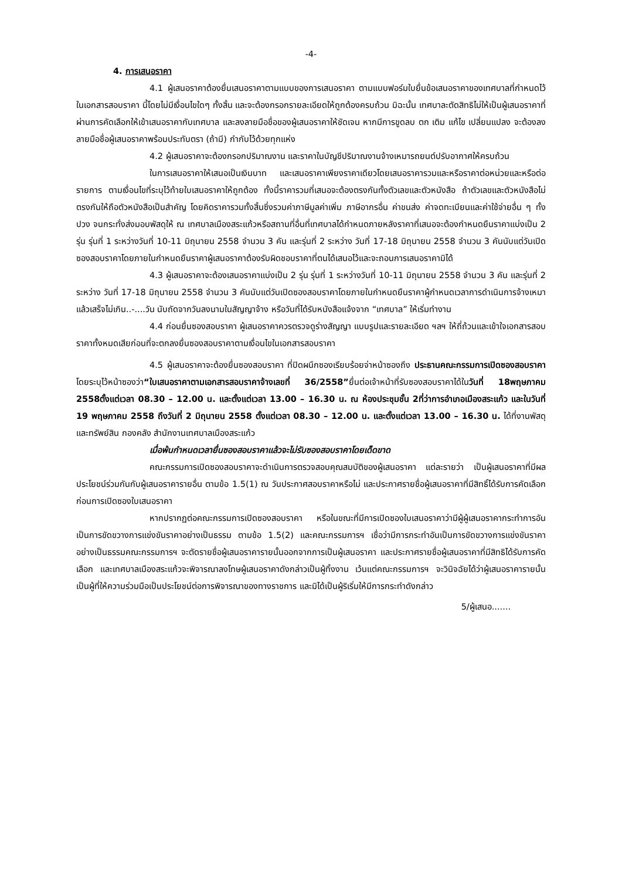-4-
4. การเสนอราคา
4.1 ผู้เสนอราคาต้องยื่นเสนอราคาตามแบบของการเสนอราคา ตามแบบฟอร์มใบยื่นข้อเสนอราคาของเทศบาลที่กำหนดไว้ในเอกสารสอบราคา นี้โดยไม่มีเงื่อนไขใดๆ ทั้งสิ้น และจะต้องกรอกรายละเอียดให้ถูกต้องครบถ้วน มิฉะนั้น เทศบาละตัดสิทธิไม่ให้เป็นผู้เสนอราคาที่ผ่านการคัดเลือกให้เข้าเสนอราคากับเทศบาล และลงลายมือชื่อของผู้เสนอราคาให้ชัดเจน หากมีการขูดลบ ตก เติม แก้ไข เปลี่ยนแปลง จะต้องลงลายมือชื่อผู้เสนอราคาพร้อมประทับตรา (ถ้ามี) กำกับไว้ด้วยทุกแห่ง
4.2 ผู้เสนอราคาจะต้องกรอกปริมาณงาน และราคาในบัญชีปริมาณงานจ้างเหมารถยนต์ปรับอากาศให้ครบถ้วน
ในการเสนอราคาให้เสนอเป็นเงินบาท และเสนอราคาเพียงราคาเดียวโดยเสนอราคารวมและหรือราคาต่อหน่วยและหรือต่อรายการ ตามเงื่อนไขที่ระบุไว้ท้ายใบเสนอราคาให้ถูกต้อง ทั้งนี้ราคารวมที่เสนอจะต้องตรงกันทั้งตัวเลขและตัวหนังสือ ถ้าตัวเลขและตัวหนังสือไม่ตรงกันให้ถือตัวหนังสือเป็นสำคัญ โดยคิดราคารวมทั้งสิ้นซึ่งรวมค่าภาษีมูลค่าเพิ่ม ภาษีอากรอื่น ค่าขนส่ง ค่าจดทะเบียนและค่าใช้จ่ายอื่น ๆ ทั้งปวง จนกระทั่งส่งมอบพัสดุให้ ณ เทศบาลเมืองสระแก้วหรือสถานที่อื่นที่เทศบาลได้กำหนดภายหลังราคาที่เสนอจะต้องกำหนดยืนราคาแบ่งเป็น 2 รุ่น รุ่นที่ 1 ระหว่างวันที่ 10-11 มิถุนายน 2558 จำนวน 3 คัน และรุ่นที่ 2 ระหว่าง วันที่ 17-18 มิถุนายน 2558 จำนวน 3 คันนับแต่วันเปิดซองสอบราคาโดยภายในกำหนดยืนราคาผู้เสนอราคาต้องรับผิดชอบราคาที่ตนได้เสนอไว้และจะถอนการเสนอราคามิได้
4.3 ผู้เสนอราคาจะต้องเสนอราคาแบ่งเป็น 2 รุ่น รุ่นที่ 1 ระหว่างวันที่ 10-11 มิถุนายน 2558 จำนวน 3 คัน และรุ่นที่ 2 ระหว่าง วันที่ 17-18 มิถุนายน 2558 จำนวน 3 คันนับแต่วันเปิดซองสอบราคาโดยภายในกำหนดยืนราคาผู้กำหนดเวลาการดำเนินการจ้างเหมาแล้วเสร็จไม่เกิน..-....วัน นับถัดจากวันลงนามในสัญญาจ้าง หรือวันที่ได้รับหนังสือแจ้งจาก “เทศบาล” ให้เริ่มทำงาน
4.4 ก่อนยื่นซองสอบราคา ผู้เสนอราคาควรตรวจดูร่างสัญญา แบบรูปและรายละเอียด ฯลฯ ให้ถี่ถ้วนและเข้าใจเอกสารสอบราคาทั้งหมดเสียก่อนที่จะตกลงยื่นซองสอบราคาตามเงื่อนไขในเอกสารสอบราคา
4.5 ผู้เสนอราคาจะต้องยื่นซองสอบราคา ที่ปิดผนึกซองเรียบร้อยจ่าหน้าซองถึง ประธานคณะกรรมการเปิดซองสอบราคา โดยระบุไว้หน้าซองว่า“ใบเสนอราคาตามเอกสารสอบราคาจ้างเลขที่ 36/2558”ยื่นต่อเจ้าหน้าที่รับซองสอบราคาได้ในวันที่ 18พฤษภาคม 2558ตั้งแต่เวลา 08.30 – 12.00 น. และตั้งแต่เวลา 13.00 – 16.30 น. ณ ห้องประชุมชั้น 2ที่ว่าการอำเภอเมืองสระแก้ว และในวันที่ 19 พฤษภาคม 2558 ถึงวันที่ 2 มิถุนายน 2558 ตั้งแต่เวลา 08.30 – 12.00 น. และตั้งแต่เวลา 13.00 – 16.30 น. ได้ที่งานพัสดุและทรัพย์สิน กองคลัง สำนักงานเทศบาลเมืองสระแก้ว
เมื่อพ้นกำหนดเวลายื่นซองสอบราคาแล้วจะไม่รับซองสอบราคาโดยเด็ดขาด
คณะกรรมการเปิดซองสอบราคาจะดำเนินการตรวจสอบคุณสมบัติของผู้เสนอราคา แต่ละรายว่า เป็นผู้เสนอราคาที่มีผลประโยชน์ร่วมกันกับผู้เสนอราคารายอื่น ตามข้อ 1.5(1) ณ วันประกาศสอบราคาหรือไม่ และประกาศรายชื่อผู้เสนอราคาที่มีสิทธิ์ได้รับการคัดเลือกก่อนการเปิดซองใบเสนอราคา
หากปรากฏต่อคณะกรรมการเปิดซองสอบราคา หรือในขณะที่มีการเปิดซองใบเสนอราคาว่ามีผู้ผู้เสนอราคากระทำการอันเป็นการขัดขวางการแข่งขันราคาอย่างเป็นธรรม ตามข้อ 1.5(2) และคณะกรรมการฯ เชื่อว่ามีการกระทำอันเป็นการขัดขวางการแข่งขันราคาอย่างเป็นธรรมคณะกรรมการฯ จะตัดรายชื่อผู้เสนอราคารายนั้นออกจากการเป็นผู้เสนอราคา และประกาศรายชื่อผู้เสนอราคาที่มีสิทธิได้รับการคัดเลือก และเทศบาลเมืองสระแก้วจะพิจารณาลงโทษผู้เสนอราคาดังกล่าวเป็นผู้ทิ้งงาน เว้นแต่คณะกรรมการฯ จะวินิจฉัยได้ว่าผู้เสนอราคารายนั้นเป็นผู้ที่ให้ความร่วมมือเป็นประโยชน์ต่อการพิจารณาของทางราชการ และมิได้เป็นผู้ริเริ่มให้มีการกระทำดังกล่าว
5/ผู้เสนอ.......